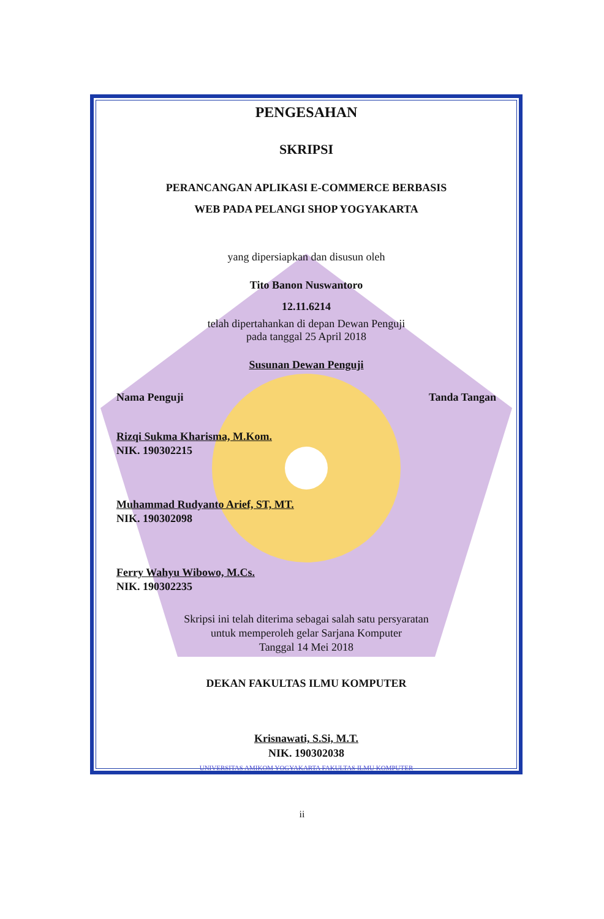PENGESAHAN
SKRIPSI
PERANCANGAN APLIKASI E-COMMERCE BERBASIS
WEB PADA PELANGI SHOP YOGYAKARTA
yang dipersiapkan dan disusun oleh
Tito Banon Nuswantoro
12.11.6214
telah dipertahankan di depan Dewan Penguji
pada tanggal 25 April 2018
Susunan Dewan Penguji
Nama Penguji Tanda Tangan
Rizqi Sukma Kharisma, M.Kom.
NIK. 190302215
Muhammad Rudyanto Arief, ST, MT.
NIK. 190302098
Ferry Wahyu Wibowo, M.Cs.
NIK. 190302235
Skripsi ini telah diterima sebagai salah satu persyaratan
untuk memperoleh gelar Sarjana Komputer
Tanggal 14 Mei 2018
DEKAN FAKULTAS ILMU KOMPUTER
Krisnawati, S.Si, M.T.
NIK. 190302038
UNIVERSITAS AMIKOM YOGYAKARTA FAKULTAS ILMU KOMPUTER
ii